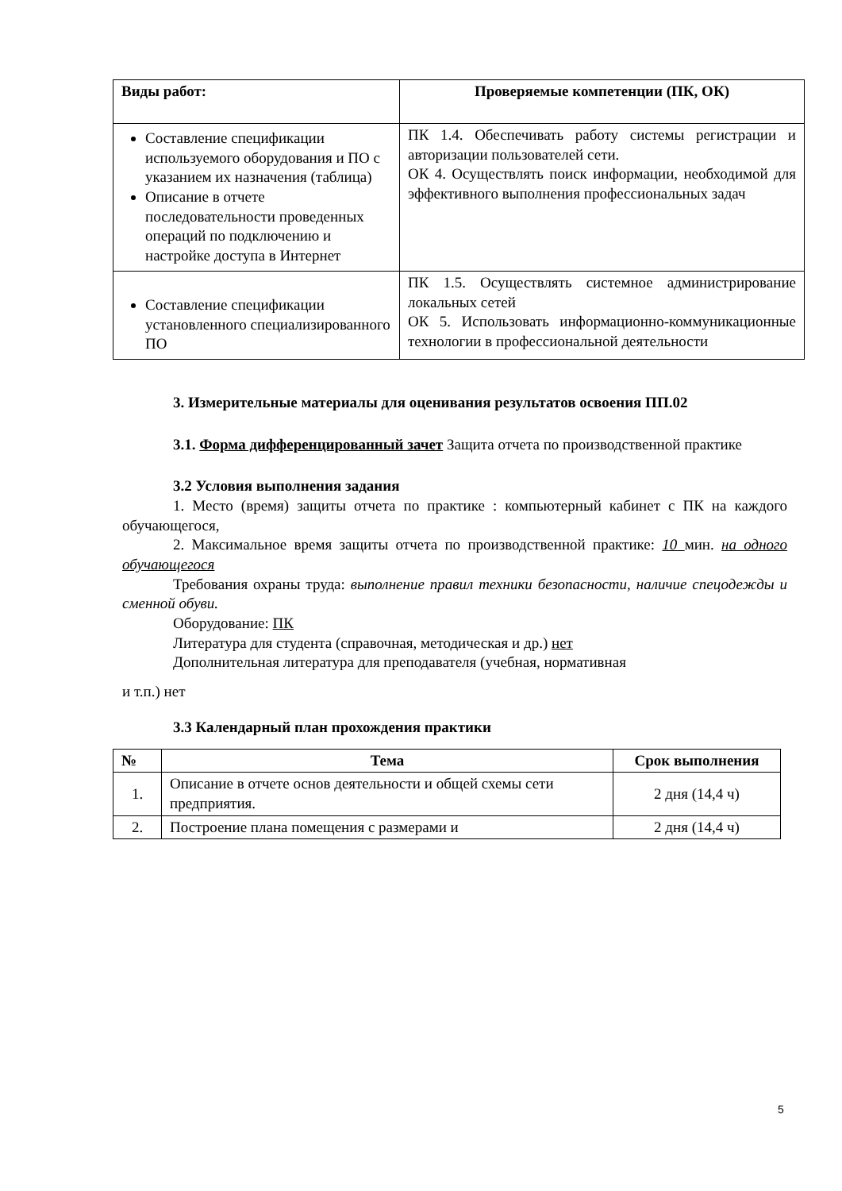| Виды работ: | Проверяемые компетенции (ПК, ОК) |
| --- | --- |
| Составление спецификации используемого оборудования и ПО с указанием их назначения (таблица) Описание в отчете последовательности проведенных операций по подключению и настройке доступа в Интернет | ПК 1.4. Обеспечивать работу системы регистрации и авторизации пользователей сети. ОК 4. Осуществлять поиск информации, необходимой для эффективного выполнения профессиональных задач |
| Составление спецификации установленного специализированного ПО | ПК 1.5. Осуществлять системное администрирование локальных сетей ОК 5. Использовать информационно-коммуникационные технологии в профессиональной деятельности |
3. Измерительные материалы для оценивания результатов освоения ПП.02
3.1. Форма дифференцированный зачет Защита отчета по производственной практике
3.2 Условия выполнения задания
1. Место (время) защиты отчета по практике : компьютерный кабинет с ПК на каждого обучающегося,
2. Максимальное время защиты отчета по производственной практике: 10 мин. на одного обучающегося
Требования охраны труда: выполнение правил техники безопасности, наличие спецодежды и сменной обуви.
Оборудование: ПК
Литература для студента (справочная, методическая и др.) нет
Дополнительная литература для преподавателя (учебная, нормативная
и т.п.) нет
3.3 Календарный план прохождения практики
| № | Тема | Срок выполнения |
| --- | --- | --- |
| 1. | Описание в отчете основ деятельности и общей схемы сети предприятия. | 2 дня (14,4 ч) |
| 2. | Построение плана помещения с размерами и | 2 дня (14,4 ч) |
5